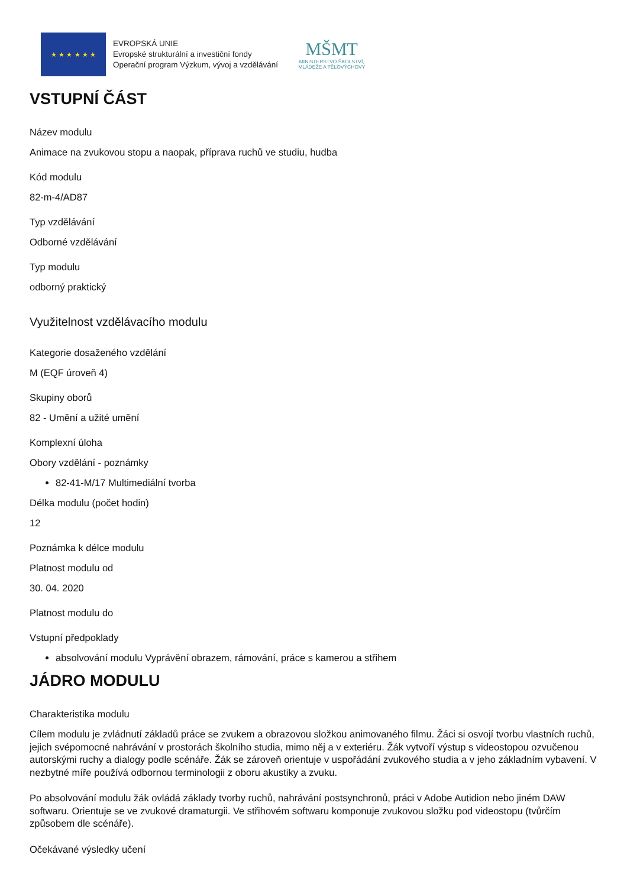★ ★ ★ ★ ★ ★
EVROPSKÁ UNIE
Evropské strukturální a investiční fondy
Operační program Výzkum, vývoj a vzdělávání
MŠMT
MINISTERSTVO ŠKOLSTVÍ,
MLÁDEŽE A TĚLOVÝCHOVY
VSTUPNÍ ČÁST
Název modulu
Animace na zvukovou stopu a naopak, příprava ruchů ve studiu, hudba
Kód modulu
82-m-4/AD87
Typ vzdělávání
Odborné vzdělávání
Typ modulu
odborný praktický
Využitelnost vzdělávacího modulu
Kategorie dosaženého vzdělání
M (EQF úroveň 4)
Skupiny oborů
82 - Umění a užité umění
Komplexní úloha
Obory vzdělání - poznámky
82-41-M/17 Multimediální tvorba
Délka modulu (počet hodin)
12
Poznámka k délce modulu
Platnost modulu od
30. 04. 2020
Platnost modulu do
Vstupní předpoklady
absolvování modulu Vyprávění obrazem, rámování, práce s kamerou a střihem
JÁDRO MODULU
Charakteristika modulu
Cílem modulu je zvládnutí základů práce se zvukem a obrazovou složkou animovaného filmu. Žáci si osvojí tvorbu vlastních ruchů, jejich svépomocné nahrávání v prostorách školního studia, mimo něj a v exteriéru. Žák vytvoří výstup s videostopou ozvučenou autorskými ruchy a dialogy podle scénáře. Žák se zároveň orientuje v uspořádání zvukového studia a v jeho základním vybavení. V nezbytné míře používá odbornou terminologii z oboru akustiky a zvuku.
Po absolvování modulu žák ovládá základy tvorby ruchů, nahrávání postsynchronů, práci v Adobe Autidion nebo jiném DAW softwaru. Orientuje se ve zvukové dramaturgii. Ve střihovém softwaru komponuje zvukovou složku pod videostopu (tvůrčím způsobem dle scénáře).
Očekávané výsledky učení